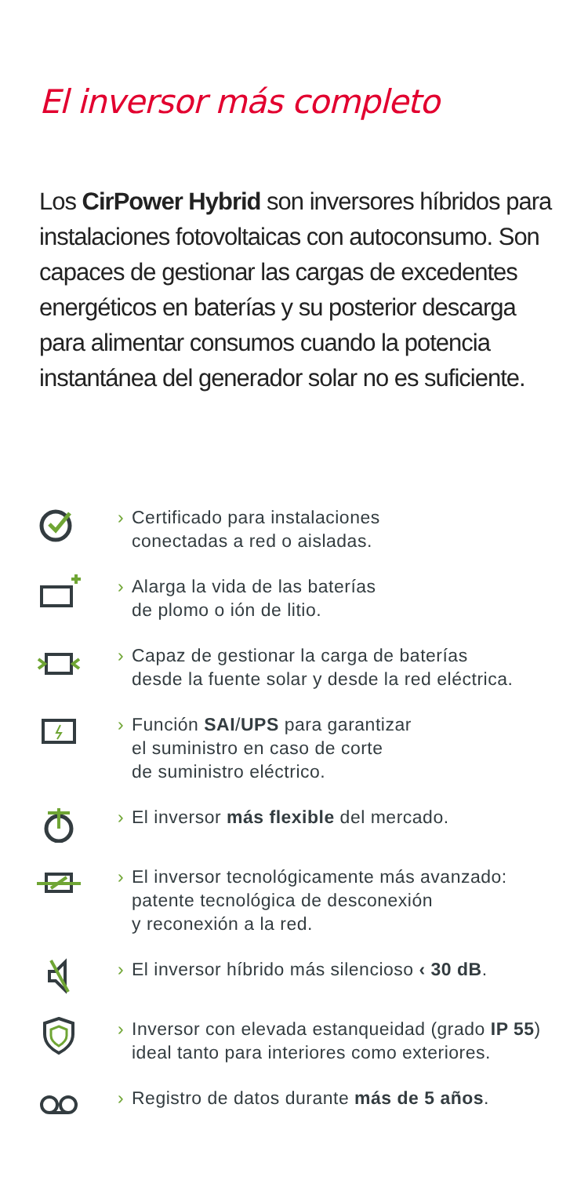El inversor más completo
Los CirPower Hybrid son inversores híbridos para instalaciones fotovoltaicas con autoconsumo. Son capaces de gestionar las cargas de excedentes energéticos en baterías y su posterior descarga para alimentar consumos cuando la potencia instantánea del generador solar no es suficiente.
› Certificado para instalaciones
conectadas a red o aisladas.
› Alarga la vida de las baterías
de plomo o ión de litio.
› Capaz de gestionar la carga de baterías
desde la fuente solar y desde la red eléctrica.
› Función SAI/UPS para garantizar
el suministro en caso de corte
de suministro eléctrico.
› El inversor más flexible del mercado.
› El inversor tecnológicamente más avanzado:
patente tecnológica de desconexión
y reconexión a la red.
› El inversor híbrido más silencioso ‹ 30 dB.
› Inversor con elevada estanqueidad (grado IP 55)
ideal tanto para interiores como exteriores.
› Registro de datos durante más de 5 años.